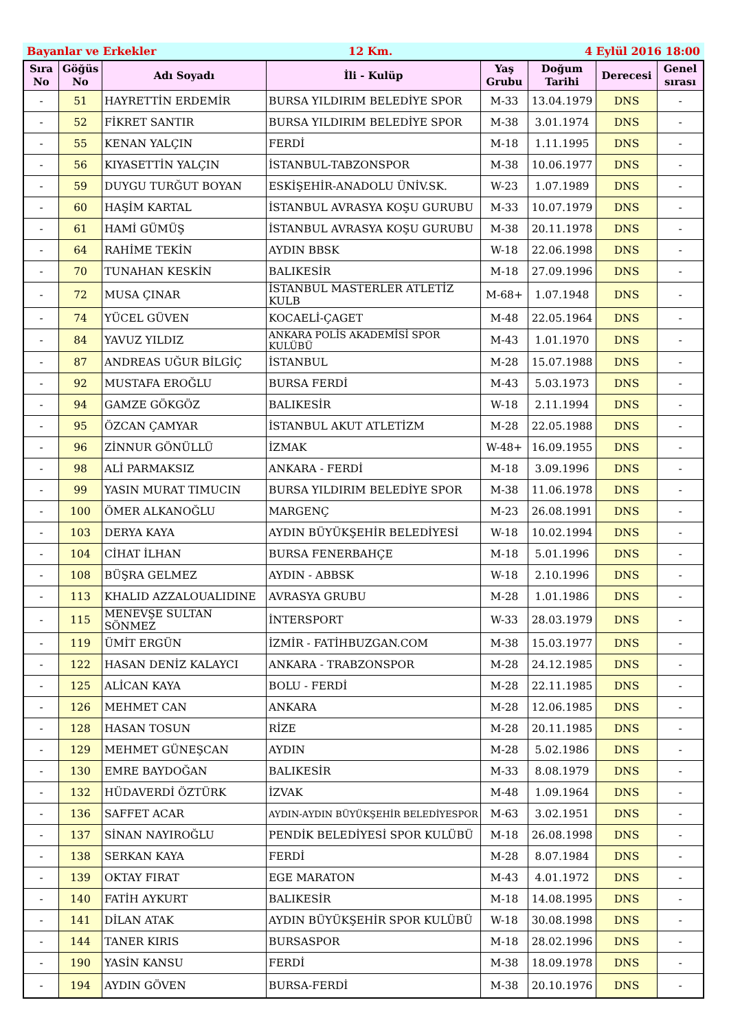Bayanlar ve Erkekler 12 Km. 4 Eylül 2016 18:00
| Sıra No | Göğüs No | Adı Soyadı | İli - Kulüp | Yaş Grubu | Doğum Tarihi | Derecesi | Genel sırası |
| --- | --- | --- | --- | --- | --- | --- | --- |
| - | 51 | HAYRETTİN ERDEMİR | BURSA YILDIRIM BELEDİYE SPOR | M-33 | 13.04.1979 | DNS | - |
| - | 52 | FİKRET SANTIR | BURSA YILDIRIM BELEDİYE SPOR | M-38 | 3.01.1974 | DNS | - |
| - | 55 | KENAN YALÇIN | FERDİ | M-18 | 1.11.1995 | DNS | - |
| - | 56 | KIYASETTİN YALÇIN | İSTANBUL-TABZONSPOR | M-38 | 10.06.1977 | DNS | - |
| - | 59 | DUYGU TURĞUT BOYAN | ESKİŞEHİR-ANADOLU ÜNİV.SK. | W-23 | 1.07.1989 | DNS | - |
| - | 60 | HAŞİM KARTAL | İSTANBUL AVRASYA KOŞU GURUBU | M-33 | 10.07.1979 | DNS | - |
| - | 61 | HAMİ GÜMÜŞ | İSTANBUL AVRASYA KOŞU GURUBU | M-38 | 20.11.1978 | DNS | - |
| - | 64 | RAHİME TEKİN | AYDIN BBSK | W-18 | 22.06.1998 | DNS | - |
| - | 70 | TUNAHAN KESKİN | BALIKESİR | M-18 | 27.09.1996 | DNS | - |
| - | 72 | MUSA ÇINAR | İSTANBUL MASTERLER ATLETİZ KULB | M-68+ | 1.07.1948 | DNS | - |
| - | 74 | YÜCEL GÜVEN | KOCAELİ-ÇAGET | M-48 | 22.05.1964 | DNS | - |
| - | 84 | YAVUZ YILDIZ | ANKARA POLİS AKADEMİSİ SPOR KULÜBÜ | M-43 | 1.01.1970 | DNS | - |
| - | 87 | ANDREAS UĞUR BİLGİÇ | İSTANBUL | M-28 | 15.07.1988 | DNS | - |
| - | 92 | MUSTAFA EROĞLU | BURSA FERDİ | M-43 | 5.03.1973 | DNS | - |
| - | 94 | GAMZE GÖKGÖZ | BALIKESİR | W-18 | 2.11.1994 | DNS | - |
| - | 95 | ÖZCAN ÇAMYAR | İSTANBUL AKUT ATLETİZM | M-28 | 22.05.1988 | DNS | - |
| - | 96 | ZİNNUR GÖNÜLLÜ | İZMAK | W-48+ | 16.09.1955 | DNS | - |
| - | 98 | ALİ PARMAKSIZ | ANKARA - FERDİ | M-18 | 3.09.1996 | DNS | - |
| - | 99 | YASIN MURAT TIMUCIN | BURSA YILDIRIM BELEDİYE SPOR | M-38 | 11.06.1978 | DNS | - |
| - | 100 | ÖMER ALKANOĞLU | MARGENÇ | M-23 | 26.08.1991 | DNS | - |
| - | 103 | DERYA KAYA | AYDIN BÜYÜKŞEHİR BELEDİYESİ | W-18 | 10.02.1994 | DNS | - |
| - | 104 | CİHAT İLHAN | BURSA FENERBAHÇE | M-18 | 5.01.1996 | DNS | - |
| - | 108 | BÜŞRA GELMEZ | AYDIN - ABBSK | W-18 | 2.10.1996 | DNS | - |
| - | 113 | KHALID AZZALOUALIDINE | AVRASYA GRUBU | M-28 | 1.01.1986 | DNS | - |
| - | 115 | MENEVŞE SULTAN SÖNMEZ | İNTERSPORT | W-33 | 28.03.1979 | DNS | - |
| - | 119 | ÜMİT ERGÜN | İZMİR - FATİHBUZGAN.COM | M-38 | 15.03.1977 | DNS | - |
| - | 122 | HASAN DENİZ KALAYCI | ANKARA - TRABZONSPOR | M-28 | 24.12.1985 | DNS | - |
| - | 125 | ALİCAN KAYA | BOLU - FERDİ | M-28 | 22.11.1985 | DNS | - |
| - | 126 | MEHMET CAN | ANKARA | M-28 | 12.06.1985 | DNS | - |
| - | 128 | HASAN TOSUN | RİZE | M-28 | 20.11.1985 | DNS | - |
| - | 129 | MEHMET GÜNEŞCAN | AYDIN | M-28 | 5.02.1986 | DNS | - |
| - | 130 | EMRE BAYDOĞAN | BALIKESİR | M-33 | 8.08.1979 | DNS | - |
| - | 132 | HÜDAVERDİ ÖZTÜRK | İZVAK | M-48 | 1.09.1964 | DNS | - |
| - | 136 | SAFFET ACAR | AYDIN-AYDIN BÜYÜKŞEHİR BELEDİYESPOR | M-63 | 3.02.1951 | DNS | - |
| - | 137 | SİNAN NAYIROĞLU | PENDİK BELEDİYESİ SPOR KULÜBÜ | M-18 | 26.08.1998 | DNS | - |
| - | 138 | SERKAN KAYA | FERDİ | M-28 | 8.07.1984 | DNS | - |
| - | 139 | OKTAY FIRAT | EGE MARATON | M-43 | 4.01.1972 | DNS | - |
| - | 140 | FATİH AYKURT | BALIKESİR | M-18 | 14.08.1995 | DNS | - |
| - | 141 | DİLAN ATAK | AYDIN BÜYÜKŞEHİR SPOR KULÜBÜ | W-18 | 30.08.1998 | DNS | - |
| - | 144 | TANER KIRIS | BURSASPOR | M-18 | 28.02.1996 | DNS | - |
| - | 190 | YASİN KANSU | FERDİ | M-38 | 18.09.1978 | DNS | - |
| - | 194 | AYDIN GÖVEN | BURSA-FERDİ | M-38 | 20.10.1976 | DNS | - |